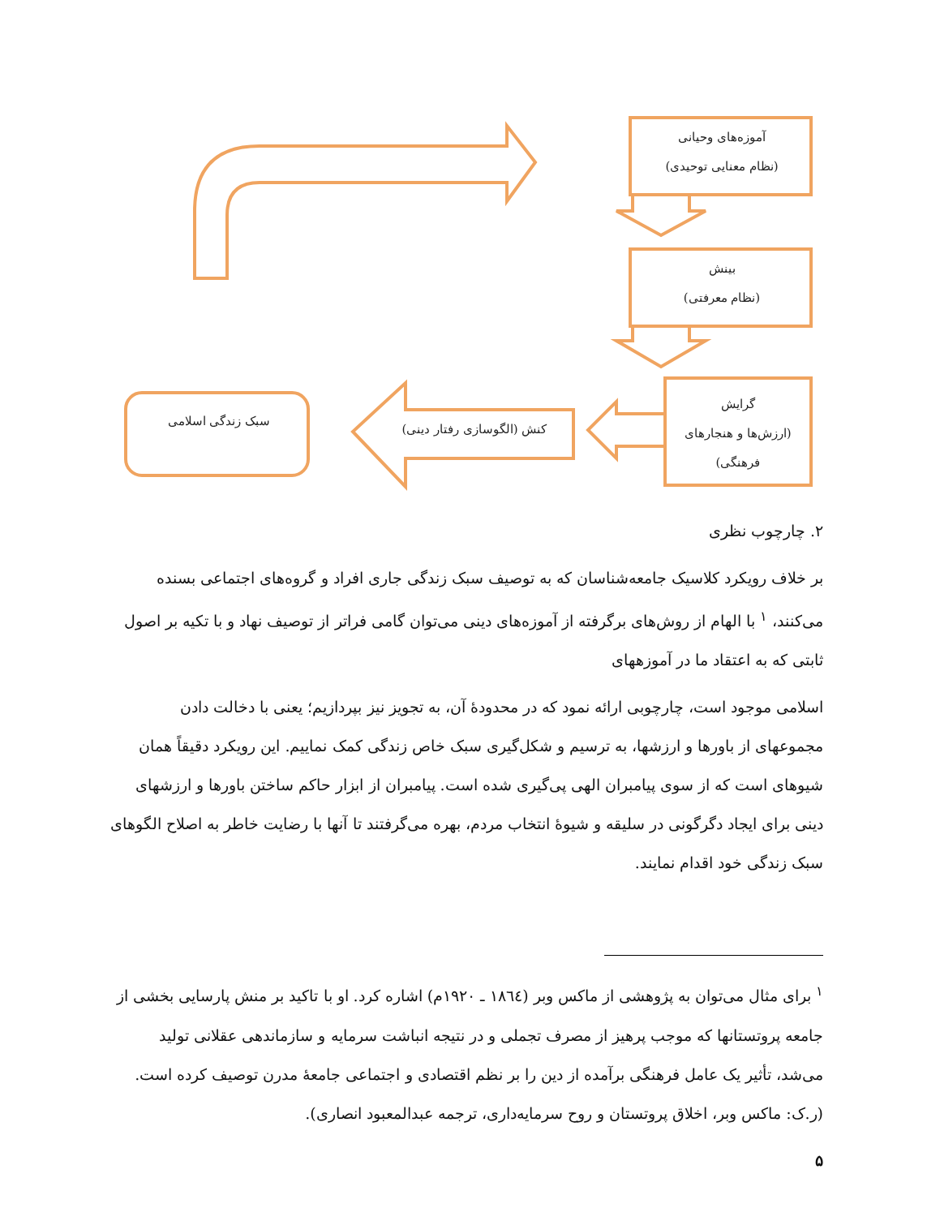آموزه‌های وحیانی
(نظام معنایی توحیدی)
بینش
(نظام معرفتی)
گرایش
(ارزش‌ها و هنجارهای
فرهنگی)
کنش (الگوسازی رفتار دینی)
سبک زندگی اسلامی
۲. چارچوب نظری
بر خلاف رویکرد کلاسیک جامعه‌شناسان که به توصیف سبک زندگی جاری افراد و گروه‌های اجتماعی بسنده می‌کنند، <sup>۱</sup> با الهام از روش‌های برگرفته از آموزه‌های دینی می‌توان گامی فراتر از توصیف نهاد و با تکیه بر اصول ثابتی که به اعتقاد ما در آموزههای
اسلامی موجود است، چارچوبی ارائه نمود که در محدودهٔ آن، به تجویز نیز بپردازیم؛ یعنی با دخالت دادن مجموعهای از باورها و ارزشها، به ترسیم و شکل‌گیری سبک خاص زندگی کمک نماییم. این رویکرد دقیقاً همان شیوهای است که از سوی پیامبران الهی پی‌گیری شده است. پیامبران از ابزار حاکم ساختن باورها و ارزشهای دینی برای ایجاد دگرگونی در سلیقه و شیوهٔ انتخاب مردم، بهره می‌گرفتند تا آنها با رضایت خاطر به اصلاح الگوهای سبک زندگی خود اقدام نمایند.
<sup>۱</sup> برای مثال می‌توان به پژوهشی از ماکس وبر (۱۸٦٤ ـ ۱۹۲۰م) اشاره کرد. او با تاکید بر منش پارسایی بخشی از جامعه پروتستانها که موجب پرهیز از مصرف تجملی و در نتیجه انباشت سرمایه و سازماندهی عقلانی تولید می‌شد، تأثیر یک عامل فرهنگی برآمده از دین را بر نظم اقتصادی و اجتماعی جامعهٔ مدرن توصیف کرده است. (ر.ک: ماکس وبر، اخلاق پروتستان و روح سرمایه‌داری، ترجمه عبدالمعبود انصاری).
۵